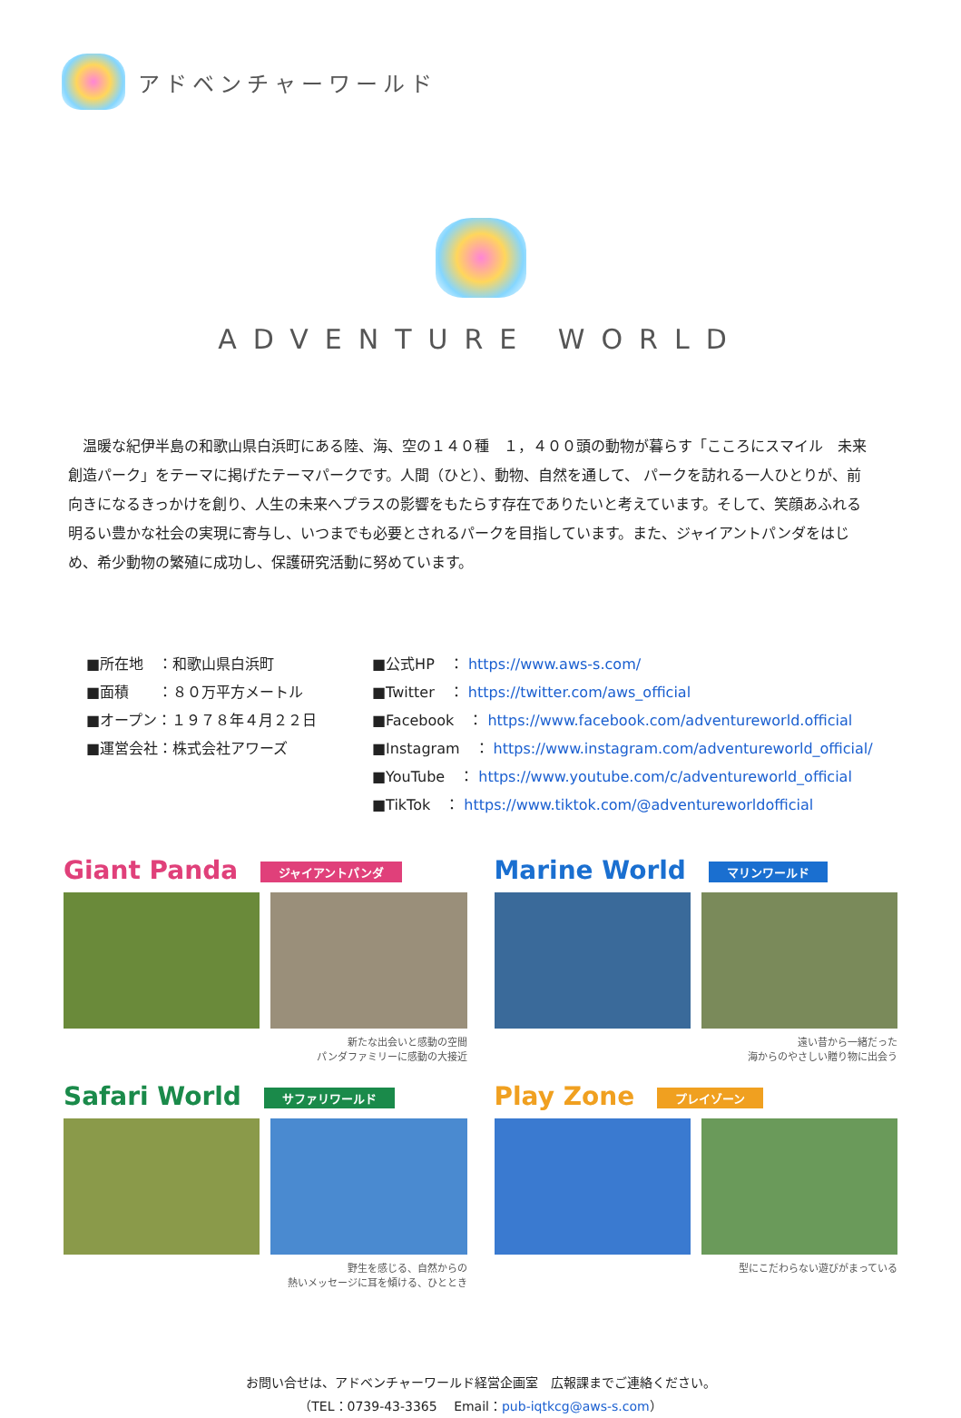アドベンチャーワールド
ADVENTURE WORLD
　温暖な紀伊半島の和歌山県白浜町にある陸、海、空の１４０種　１，４００頭の動物が暮らす「こころにスマイル　未来創造パーク」をテーマに掲げたテーマパークです。人間（ひと）、動物、自然を通して、 パークを訪れる一人ひとりが、前向きになるきっかけを創り、人生の未来へプラスの影響をもたらす存在でありたいと考えています。そして、笑顔あふれる明るい豊かな社会の実現に寄与し、いつまでも必要とされるパークを目指しています。また、ジャイアントパンダをはじめ、希少動物の繁殖に成功し、保護研究活動に努めています。
■所在地　：和歌山県白浜町
■面積　　：８０万平方メートル
■オープン：１９７８年４月２２日
■運営会社：株式会社アワーズ
■公式HP　： https://www.aws-s.com/
■Twitter　： https://twitter.com/aws_official
■Facebook　： https://www.facebook.com/adventureworld.official
■Instagram　： https://www.instagram.com/adventureworld_official/
■YouTube　： https://www.youtube.com/c/adventureworld_official
■TikTok　： https://www.tiktok.com/@adventureworldofficial
Giant Panda ジャイアントパンダ
新たな出会いと感動の空間
パンダファミリーに感動の大接近
Marine World マリンワールド
遠い昔から一緒だった
海からのやさしい贈り物に出会う
Safari World サファリワールド
野生を感じる、自然からの
熱いメッセージに耳を傾ける、ひととき
Play Zone プレイゾーン
型にこだわらない遊びがまっている
お問い合せは、アドベンチャーワールド経営企画室　広報課までご連絡ください。
（TEL：0739-43-3365　 Email：pub-iqtkcg@aws-s.com）